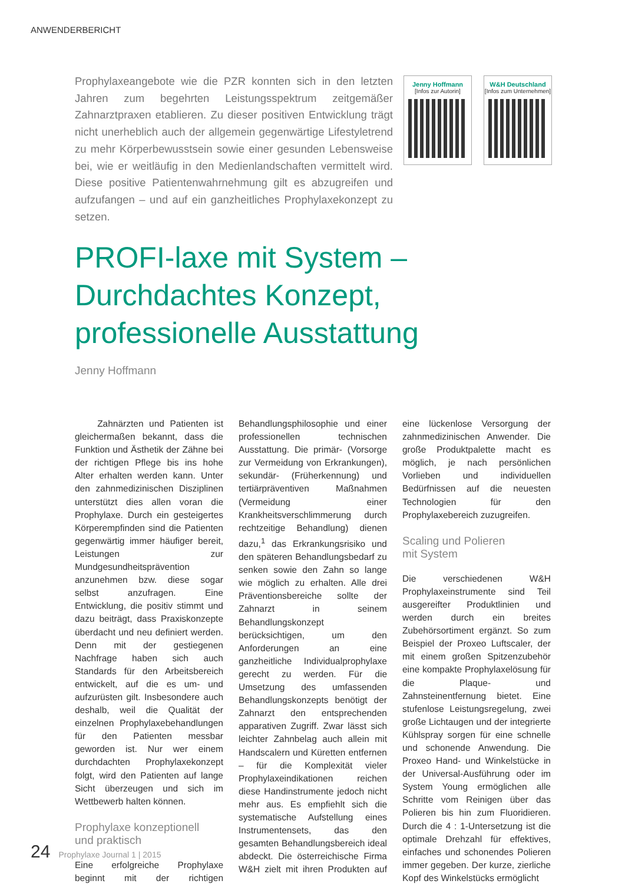ANWENDERBERICHT
Prophylaxeangebote wie die PZR konnten sich in den letzten Jahren zum begehrten Leistungsspektrum zeitgemäßer Zahnarztpraxen etablieren. Zu dieser positiven Entwicklung trägt nicht unerheblich auch der allgemein gegenwärtige Lifestyletrend zu mehr Körperbewusstsein sowie einer gesunden Lebensweise bei, wie er weitläufig in den Medienlandschaften vermittelt wird. Diese positive Patientenwahrnehmung gilt es abzugreifen und aufzufangen – und auf ein ganzheitliches Prophylaxekonzept zu setzen.
Jenny Hoffmann
[Infos zur Autorin]
W&H Deutschland
[Infos zum Unternehmen]
PROFI-laxe mit System –
Durchdachtes Konzept,
professionelle Ausstattung
Jenny Hoffmann
Zahnärzten und Patienten ist gleichermaßen bekannt, dass die Funktion und Ästhetik der Zähne bei der richtigen Pflege bis ins hohe Alter erhalten werden kann. Unter den zahnmedizinischen Disziplinen unterstützt dies allen voran die Prophylaxe. Durch ein gesteigertes Körperempfinden sind die Patienten gegenwärtig immer häufiger bereit, Leistungen zur Mundgesundheitsprävention anzunehmen bzw. diese sogar selbst anzufragen. Eine Entwicklung, die positiv stimmt und dazu beiträgt, dass Praxiskonzepte überdacht und neu definiert werden. Denn mit der gestiegenen Nachfrage haben sich auch Standards für den Arbeitsbereich entwickelt, auf die es um- und aufzurüsten gilt. Insbesondere auch deshalb, weil die Qualität der einzelnen Prophylaxebehandlungen für den Patienten messbar geworden ist. Nur wer einem durchdachten Prophylaxekonzept folgt, wird den Patienten auf lange Sicht überzeugen und sich im Wettbewerb halten können.
Prophylaxe konzeptionell
und praktisch
Eine erfolgreiche Prophylaxe beginnt mit der richtigen Behandlungsphilosophie und einer professionellen technischen Ausstattung. Die primär- (Vorsorge zur Vermeidung von Erkrankungen), sekundär- (Früherkennung) und tertiärpräventiven Maßnahmen (Vermeidung einer Krankheitsverschlimmerung durch rechtzeitige Behandlung) dienen dazu,<sup>1</sup> das Erkrankungsrisiko und den späteren Behandlungsbedarf zu senken sowie den Zahn so lange wie möglich zu erhalten. Alle drei Präventionsbereiche sollte der Zahnarzt in seinem Behandlungskonzept berücksichtigen, um den Anforderungen an eine ganzheitliche Individualprophylaxe gerecht zu werden. Für die Umsetzung des umfassenden Behandlungskonzepts benötigt der Zahnarzt den entsprechenden apparativen Zugriff. Zwar lässt sich leichter Zahnbelag auch allein mit Handscalern und Küretten entfernen – für die Komplexität vieler Prophylaxeindikationen reichen diese Handinstrumente jedoch nicht mehr aus. Es empfiehlt sich die systematische Aufstellung eines Instrumentensets, das den gesamten Behandlungsbereich ideal abdeckt. Die österreichische Firma W&H zielt mit ihren Produkten auf eine lückenlose Versorgung der zahnmedizinischen Anwender. Die große Produktpalette macht es möglich, je nach persönlichen Vorlieben und individuellen Bedürfnissen auf die neuesten Technologien für den Prophylaxebereich zuzugreifen.
Scaling und Polieren
mit System
Die verschiedenen W&H Prophylaxeinstrumente sind Teil ausgereifter Produktlinien und werden durch ein breites Zubehörsortiment ergänzt. So zum Beispiel der Proxeo Luftscaler, der mit einem großen Spitzenzubehör eine kompakte Prophylaxelösung für die Plaque- und Zahnsteinentfernung bietet. Eine stufenlose Leistungsregelung, zwei große Lichtaugen und der integrierte Kühlspray sorgen für eine schnelle und schonende Anwendung. Die Proxeo Hand- und Winkelstücke in der Universal-Ausführung oder im System Young ermöglichen alle Schritte vom Reinigen über das Polieren bis hin zum Fluoridieren. Durch die 4 : 1-Untersetzung ist die optimale Drehzahl für effektives, einfaches und schonendes Polieren immer gegeben. Der kurze, zierliche Kopf des Winkelstücks ermöglicht
24 Prophylaxe Journal 1 | 2015